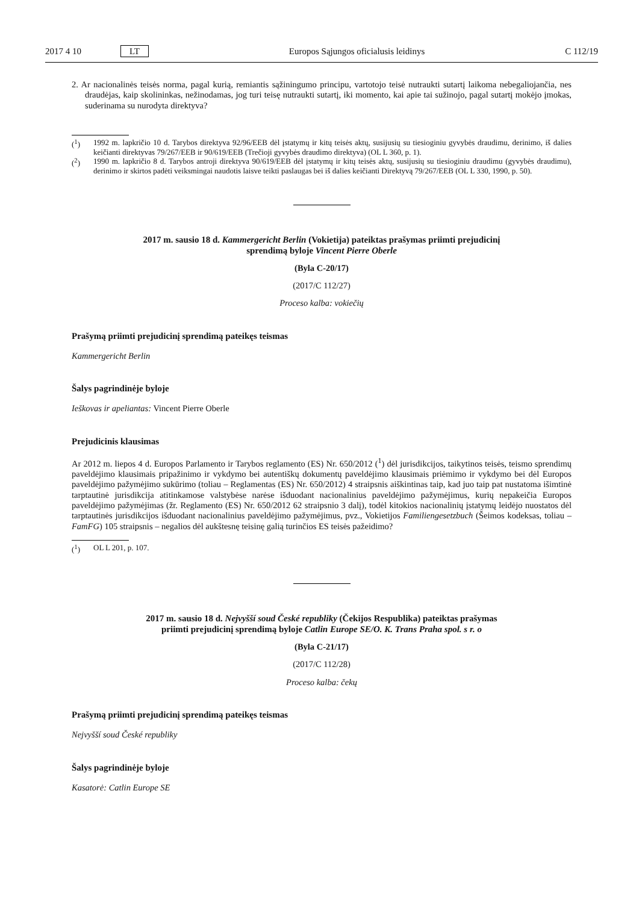2017 4 10 LT Europos Sąjungos oficialusis leidinys C 112/19
2. Ar nacionalinės teisės norma, pagal kurią, remiantis sąžiningumo principu, vartotojo teisė nutraukti sutartį laikoma nebegaliojančia, nes draudėjas, kaip skolininkas, nežinodamas, jog turi teisę nutraukti sutartį, iki momento, kai apie tai sužinojo, pagal sutartį mokėjo įmokas, suderinama su nurodyta direktyva?
(<sup>1</sup>) 1992 m. lapkričio 10 d. Tarybos direktyva 92/96/EEB dėl įstatymų ir kitų teisės aktų, susijusių su tiesioginiu gyvybės draudimu, derinimo, iš dalies keičianti direktyvas 79/267/EEB ir 90/619/EEB (Trečioji gyvybės draudimo direktyva) (OL L 360, p. 1).
(<sup>2</sup>) 1990 m. lapkričio 8 d. Tarybos antroji direktyva 90/619/EEB dėl įstatymų ir kitų teisės aktų, susijusių su tiesioginiu draudimu (gyvybės draudimu), derinimo ir skirtos padėti veiksmingai naudotis laisve teikti paslaugas bei iš dalies keičianti Direktyvą 79/267/EEB (OL L 330, 1990, p. 50).
2017 m. sausio 18 d. Kammergericht Berlin (Vokietija) pateiktas prašymas priimti prejudicinį sprendimą byloje Vincent Pierre Oberle
(Byla C-20/17)
(2017/C 112/27)
Proceso kalba: vokiečių
Prašymą priimti prejudicinį sprendimą pateikęs teismas
Kammergericht Berlin
Šalys pagrindinėje byloje
Ieškovas ir apeliantas: Vincent Pierre Oberle
Prejudicinis klausimas
Ar 2012 m. liepos 4 d. Europos Parlamento ir Tarybos reglamento (ES) Nr. 650/2012 (<sup>1</sup>) dėl jurisdikcijos, taikytinos teisės, teismo sprendimų paveldėjimo klausimais pripažinimo ir vykdymo bei autentiškų dokumentų paveldėjimo klausimais priėmimo ir vykdymo bei dėl Europos paveldėjimo pažymėjimo sukūrimo (toliau – Reglamentas (ES) Nr. 650/2012) 4 straipsnis aiškintinas taip, kad juo taip pat nustatoma išimtinė tarptautinė jurisdikcija atitinkamose valstybėse narėse išduodant nacionalinius paveldėjimo pažymėjimus, kurių nepakeičia Europos paveldėjimo pažymėjimas (žr. Reglamento (ES) Nr. 650/2012 62 straipsnio 3 dalį), todėl kitokios nacionalinių įstatymų leidėjo nuostatos dėl tarptautinės jurisdikcijos išduodant nacionalinius paveldėjimo pažymėjimus, pvz., Vokietijos Familiengesetzbuch (Šeimos kodeksas, toliau – FamFG) 105 straipsnis – negalios dėl aukštesnę teisinę galią turinčios ES teisės pažeidimo?
(<sup>1</sup>) OL L 201, p. 107.
2017 m. sausio 18 d. Nejvyšší soud České republiky (Čekijos Respublika) pateiktas prašymas priimti prejudicinį sprendimą byloje Catlin Europe SE/O. K. Trans Praha spol. s r. o
(Byla C-21/17)
(2017/C 112/28)
Proceso kalba: čekų
Prašymą priimti prejudicinį sprendimą pateikęs teismas
Nejvyšší soud České republiky
Šalys pagrindinėje byloje
Kasatorė: Catlin Europe SE